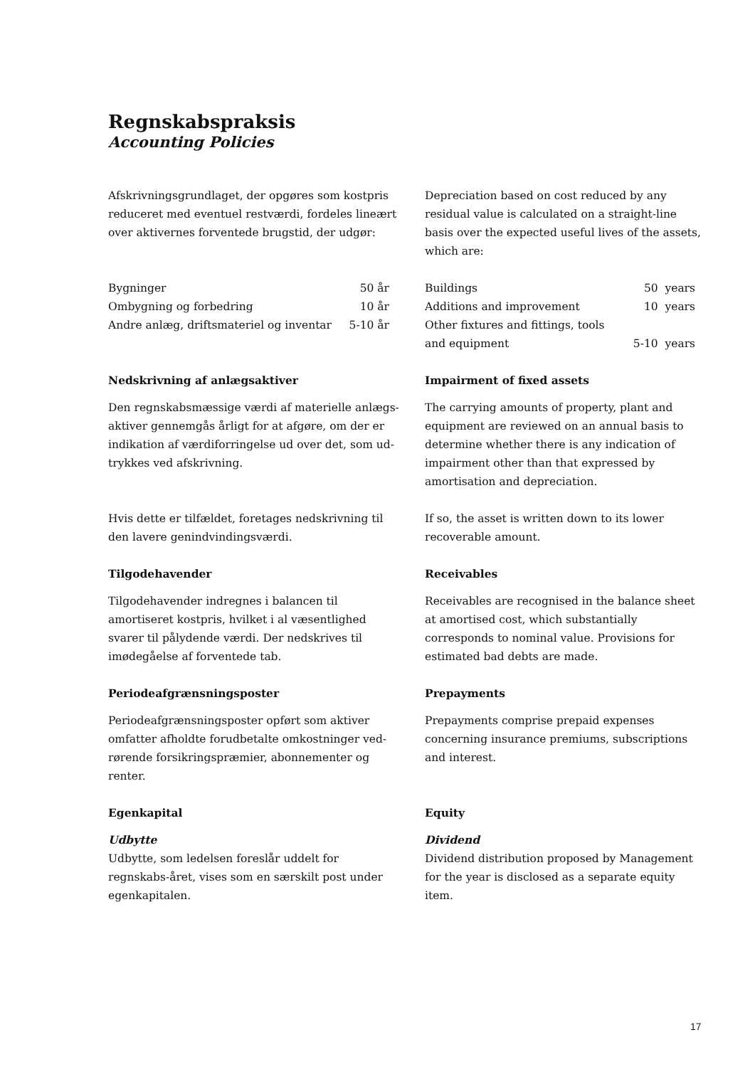Regnskabspraksis
Accounting Policies
Afskrivningsgrundlaget, der opgøres som kostpris reduceret med eventuel restværdi, fordeles lineært over aktivernes forventede brugstid, der udgør:
Depreciation based on cost reduced by any residual value is calculated on a straight-line basis over the expected useful lives of the assets, which are:
| Bygninger | 50 år |
| Ombygning og forbedring | 10 år |
| Andre anlæg, driftsmateriel og inventar | 5-10 år |
| Buildings | 50 years |
| Additions and improvement | 10 years |
| Other fixtures and fittings, tools and equipment | 5-10 years |
Nedskrivning af anlægsaktiver Impairment of fixed assets
Den regnskabsmæssige værdi af materielle anlægs-aktiver gennemgås årligt for at afgøre, om der er indikation af værdiforringelse ud over det, som ud-trykkes ved afskrivning.
The carrying amounts of property, plant and equipment are reviewed on an annual basis to determine whether there is any indication of impairment other than that expressed by amortisation and depreciation.
Hvis dette er tilfældet, foretages nedskrivning til den lavere genindvindingsværdi.
If so, the asset is written down to its lower recoverable amount.
Tilgodehavender Receivables
Tilgodehavender indregnes i balancen til amortiseret kostpris, hvilket i al væsentlighed svarer til pålydende værdi. Der nedskrives til imødegåelse af forventede tab.
Receivables are recognised in the balance sheet at amortised cost, which substantially corresponds to nominal value. Provisions for estimated bad debts are made.
Periodeafgrænsningsposter Prepayments
Periodeafgrænsningsposter opført som aktiver omfatter afholdte forudbetalte omkostninger ved-rørende forsikringspræmier, abonnementer og renter.
Prepayments comprise prepaid expenses concerning insurance premiums, subscriptions and interest.
Egenkapital Equity
Udbytte
Udbytte, som ledelsen foreslår uddelt for regnskabs-året, vises som en særskilt post under egenkapitalen.
Dividend
Dividend distribution proposed by Management for the year is disclosed as a separate equity item.
17